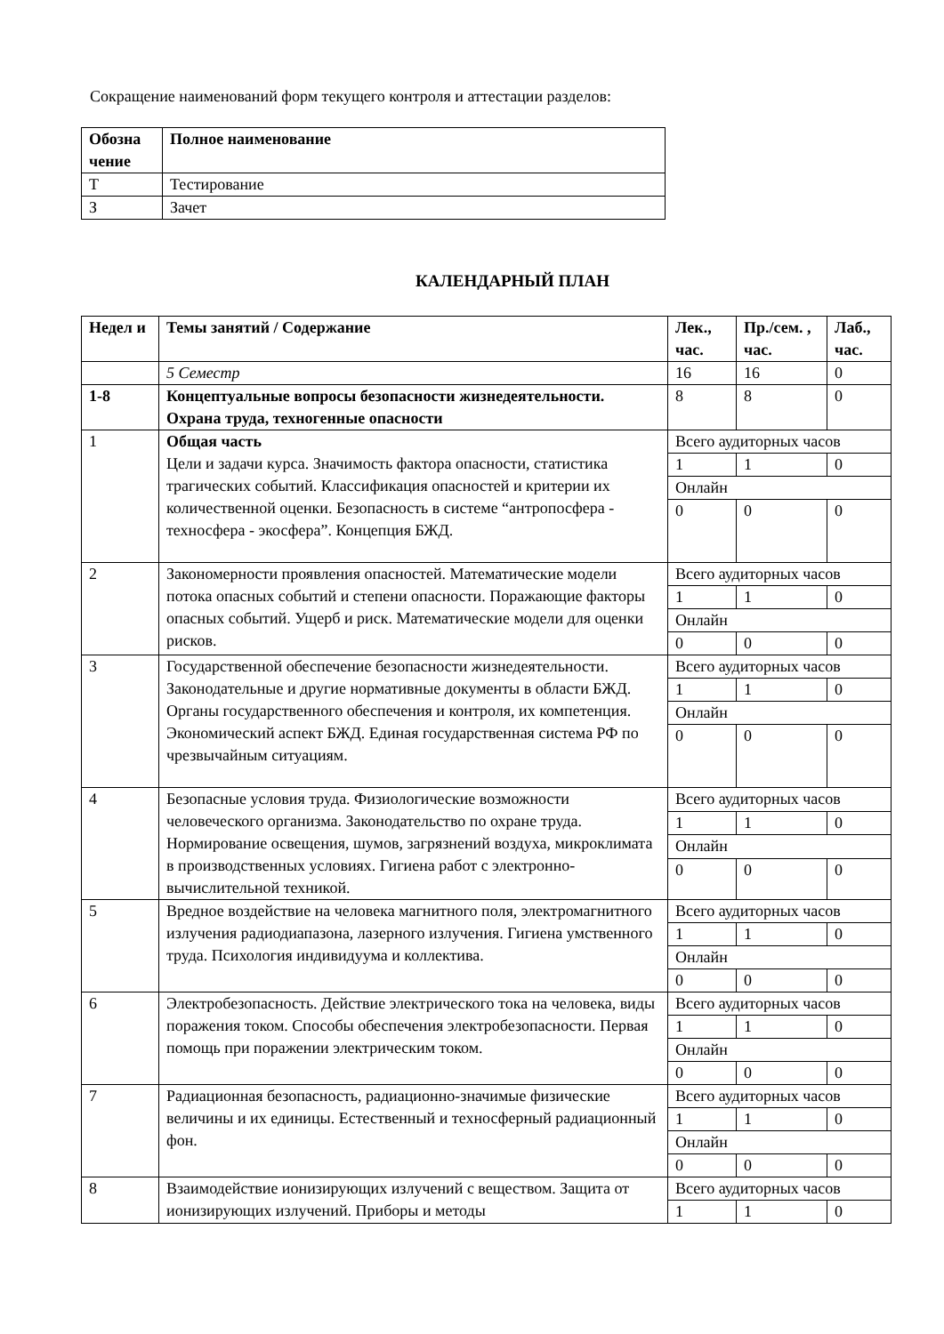Сокращение наименований форм текущего контроля и аттестации разделов:
| Обозна чение | Полное наименование |
| --- | --- |
| Т | Тестирование |
| З | Зачет |
КАЛЕНДАРНЫЙ ПЛАН
| Недел и | Темы занятий / Содержание | Лек., час. | Пр./сем. , час. | Лаб., час. |
| --- | --- | --- | --- | --- |
| | 5 Семестр | 16 | 16 | 0 |
| 1-8 | Концептуальные вопросы безопасности жизнедеятельности. Охрана труда, техногенные опасности | 8 | 8 | 0 |
| 1 | Общая часть Цели и задачи курса. Значимость фактора опасности, статистика трагических событий. Классификация опасностей и критерии их количественной оценки. Безопасность в системе “антропосфера - техносфера - экосфера”. Концепция БЖД. | Всего аудиторных часов | | |
| | | 1 | 1 | 0 |
| | | Онлайн | | |
| | | 0 | 0 | 0 |
| 2 | Закономерности проявления опасностей. Математические модели потока опасных событий и степени опасности. Поражающие факторы опасных событий. Ущерб и риск. Математические модели для оценки рисков. | Всего аудиторных часов | | |
| | | 1 | 1 | 0 |
| | | Онлайн | | |
| | | 0 | 0 | 0 |
| 3 | Государственной обеспечение безопасности жизнедеятельности. Законодательные и другие нормативные документы в области БЖД. Органы государственного обеспечения и контроля, их компетенция. Экономический аспект БЖД. Единая государственная система РФ по чрезвычайным ситуациям. | Всего аудиторных часов | | |
| | | 1 | 1 | 0 |
| | | Онлайн | | |
| | | 0 | 0 | 0 |
| 4 | Безопасные условия труда. Физиологические возможности человеческого организма. Законодательство по охране труда. Нормирование освещения, шумов, загрязнений воздуха, микроклимата в производственных условиях. Гигиена работ с электронно-вычислительной техникой. | Всего аудиторных часов | | |
| | | 1 | 1 | 0 |
| | | Онлайн | | |
| | | 0 | 0 | 0 |
| 5 | Вредное воздействие на человека магнитного поля, электромагнитного излучения радиодиапазона, лазерного излучения. Гигиена умственного труда. Психология индивидуума и коллектива. | Всего аудиторных часов | | |
| | | 1 | 1 | 0 |
| | | Онлайн | | |
| | | 0 | 0 | 0 |
| 6 | Электробезопасность. Действие электрического тока на человека, виды поражения током. Способы обеспечения электробезопасности. Первая помощь при поражении электрическим током. | Всего аудиторных часов | | |
| | | 1 | 1 | 0 |
| | | Онлайн | | |
| | | 0 | 0 | 0 |
| 7 | Радиационная безопасность, радиационно-значимые физические величины и их единицы. Естественный и техносферный радиационный фон. | Всего аудиторных часов | | |
| | | 1 | 1 | 0 |
| | | Онлайн | | |
| | | 0 | 0 | 0 |
| 8 | Взаимодействие ионизирующих излучений с веществом. Защита от ионизирующих излучений. Приборы и методы | Всего аудиторных часов | | |
| | | 1 | 1 | 0 |